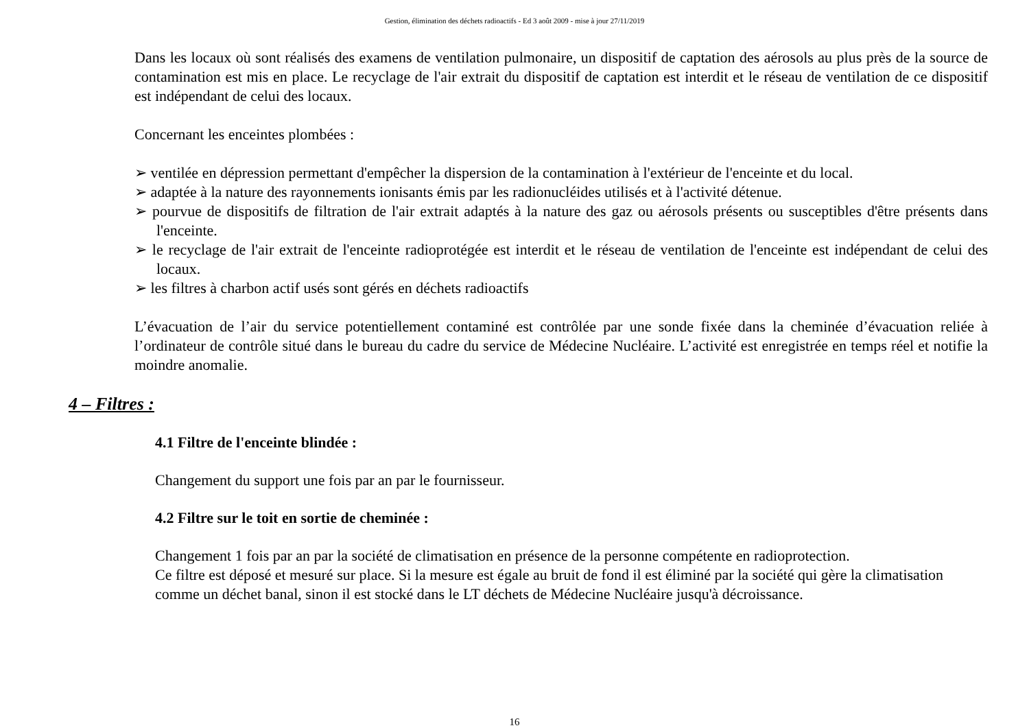Gestion, élimination des déchets radioactifs - Ed 3 août 2009 - mise à jour 27/11/2019
Dans les locaux où sont réalisés des examens de ventilation pulmonaire, un dispositif de captation des aérosols au plus près de la source de contamination est mis en place. Le recyclage de l'air extrait du dispositif de captation est interdit et le réseau de ventilation de ce dispositif est indépendant de celui des locaux.
Concernant les enceintes plombées :
➢ ventilée en dépression permettant d'empêcher la dispersion de la contamination à l'extérieur de l'enceinte et du local.
➢ adaptée à la nature des rayonnements ionisants émis par les radionucléides utilisés et à l'activité détenue.
➢ pourvue de dispositifs de filtration de l'air extrait adaptés à la nature des gaz ou aérosols présents ou susceptibles d'être présents dans l'enceinte.
➢ le recyclage de l'air extrait de l'enceinte radioprotégée est interdit et le réseau de ventilation de l'enceinte est indépendant de celui des locaux.
➢ les filtres à charbon actif usés sont gérés en déchets radioactifs
L’évacuation de l’air du service potentiellement contaminé est contrôlée par une sonde fixée dans la cheminée d’évacuation reliée à l’ordinateur de contrôle situé dans le bureau du cadre du service de Médecine Nucléaire. L’activité est enregistrée en temps réel et notifie la moindre anomalie.
4 – Filtres :
4.1 Filtre de l'enceinte blindée :
Changement du support une fois par an par le fournisseur.
4.2 Filtre sur le toit en sortie de cheminée :
Changement 1 fois par an par la société de climatisation en présence de la personne compétente en radioprotection.
Ce filtre est déposé et mesuré sur place. Si la mesure est égale au bruit de fond il est éliminé par la société qui gère la climatisation comme un déchet banal, sinon il est stocké dans le LT déchets de Médecine Nucléaire jusqu'à décroissance.
16